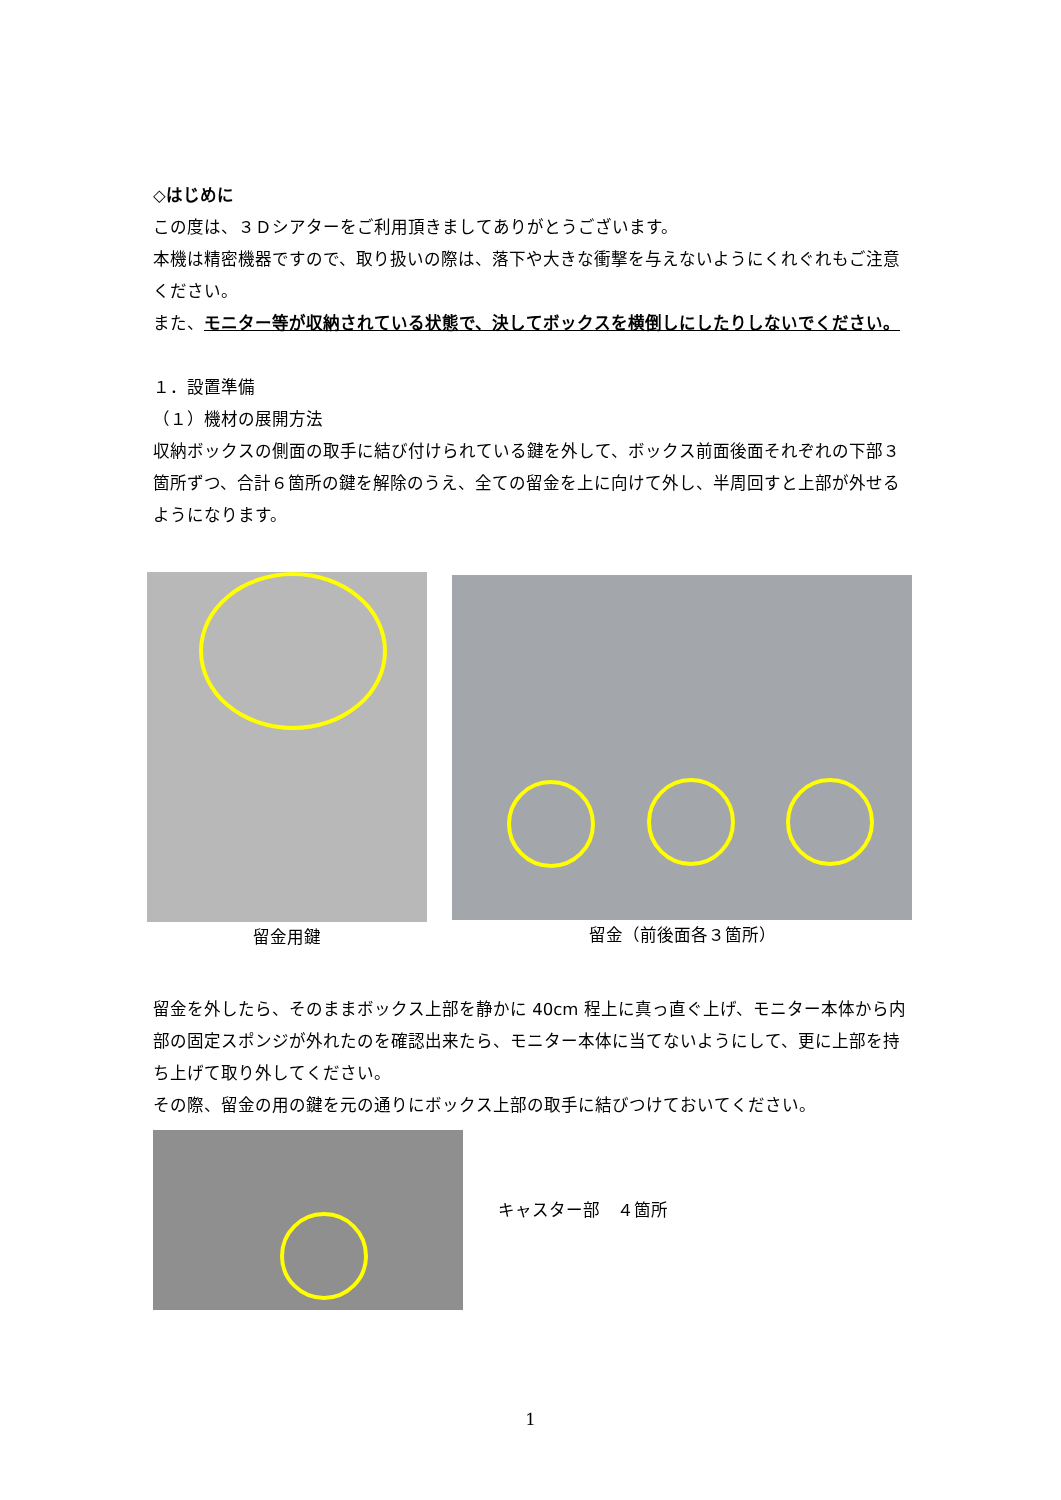◇はじめに
この度は、３Ｄシアターをご利用頂きましてありがとうございます。
本機は精密機器ですので、取り扱いの際は、落下や大きな衝撃を与えないようにくれぐれもご注意ください。
また、モニター等が収納されている状態で、決してボックスを横倒しにしたりしないでください。
１．設置準備
（１）機材の展開方法
収納ボックスの側面の取手に結び付けられている鍵を外して、ボックス前面後面それぞれの下部３箇所ずつ、合計６箇所の鍵を解除のうえ、全ての留金を上に向けて外し、半周回すと上部が外せるようになります。
留金用鍵 留金（前後面各３箇所）
留金を外したら、そのままボックス上部を静かに 40cm 程上に真っ直ぐ上げ、モニター本体から内部の固定スポンジが外れたのを確認出来たら、モニター本体に当てないようにして、更に上部を持ち上げて取り外してください。
その際、留金の用の鍵を元の通りにボックス上部の取手に結びつけておいてください。
キャスター部　４箇所
1